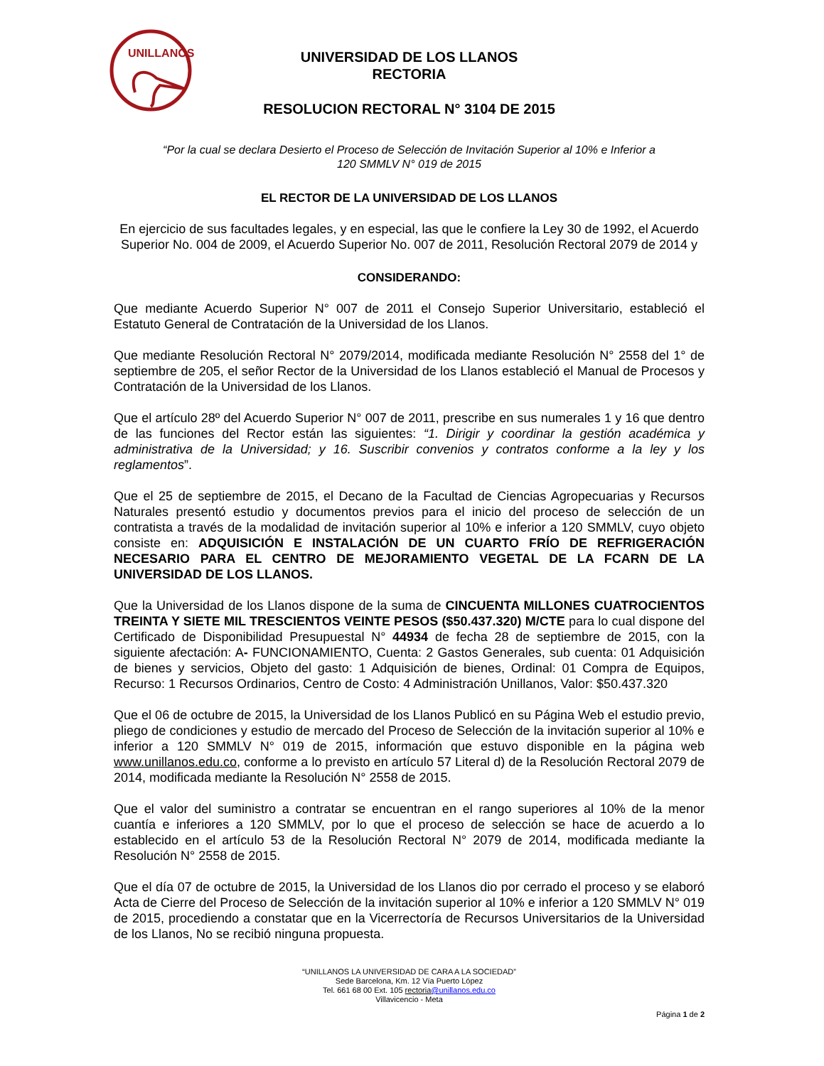UNILLANOS
UNIVERSIDAD DE LOS LLANOS
RECTORIA
RESOLUCION RECTORAL N° 3104 DE 2015
“Por la cual se declara Desierto el Proceso de Selección de Invitación Superior al 10% e Inferior a
120 SMMLV N° 019 de 2015
EL RECTOR DE LA UNIVERSIDAD DE LOS LLANOS
En ejercicio de sus facultades legales, y en especial, las que le confiere la Ley 30 de 1992, el Acuerdo Superior No. 004 de 2009, el Acuerdo Superior No. 007 de 2011, Resolución Rectoral 2079 de 2014 y
CONSIDERANDO:
Que mediante Acuerdo Superior N° 007 de 2011 el Consejo Superior Universitario, estableció el Estatuto General de Contratación de la Universidad de los Llanos.
Que mediante Resolución Rectoral N° 2079/2014, modificada mediante Resolución N° 2558 del 1° de septiembre de 205, el señor Rector de la Universidad de los Llanos estableció el Manual de Procesos y Contratación de la Universidad de los Llanos.
Que el artículo 28º del Acuerdo Superior N° 007 de 2011, prescribe en sus numerales 1 y 16 que dentro de las funciones del Rector están las siguientes: “1. Dirigir y coordinar la gestión académica y administrativa de la Universidad; y 16. Suscribir convenios y contratos conforme a la ley y los reglamentos”.
Que el 25 de septiembre de 2015, el Decano de la Facultad de Ciencias Agropecuarias y Recursos Naturales presentó estudio y documentos previos para el inicio del proceso de selección de un contratista a través de la modalidad de invitación superior al 10% e inferior a 120 SMMLV, cuyo objeto consiste en: ADQUISICIÓN E INSTALACIÓN DE UN CUARTO FRÍO DE REFRIGERACIÓN NECESARIO PARA EL CENTRO DE MEJORAMIENTO VEGETAL DE LA FCARN DE LA UNIVERSIDAD DE LOS LLANOS.
Que la Universidad de los Llanos dispone de la suma de CINCUENTA MILLONES CUATROCIENTOS TREINTA Y SIETE MIL TRESCIENTOS VEINTE PESOS ($50.437.320) M/CTE para lo cual dispone del Certificado de Disponibilidad Presupuestal N° 44934 de fecha 28 de septiembre de 2015, con la siguiente afectación: A- FUNCIONAMIENTO, Cuenta: 2 Gastos Generales, sub cuenta: 01 Adquisición de bienes y servicios, Objeto del gasto: 1 Adquisición de bienes, Ordinal: 01 Compra de Equipos, Recurso: 1 Recursos Ordinarios, Centro de Costo: 4 Administración Unillanos, Valor: $50.437.320
Que el 06 de octubre de 2015, la Universidad de los Llanos Publicó en su Página Web el estudio previo, pliego de condiciones y estudio de mercado del Proceso de Selección de la invitación superior al 10% e inferior a 120 SMMLV N° 019 de 2015, información que estuvo disponible en la página web www.unillanos.edu.co, conforme a lo previsto en artículo 57 Literal d) de la Resolución Rectoral 2079 de 2014, modificada mediante la Resolución N° 2558 de 2015.
Que el valor del suministro a contratar se encuentran en el rango superiores al 10% de la menor cuantía e inferiores a 120 SMMLV, por lo que el proceso de selección se hace de acuerdo a lo establecido en el artículo 53 de la Resolución Rectoral N° 2079 de 2014, modificada mediante la Resolución N° 2558 de 2015.
Que el día 07 de octubre de 2015, la Universidad de los Llanos dio por cerrado el proceso y se elaboró Acta de Cierre del Proceso de Selección de la invitación superior al 10% e inferior a 120 SMMLV N° 019 de 2015, procediendo a constatar que en la Vicerrectoría de Recursos Universitarios de la Universidad de los Llanos, No se recibió ninguna propuesta.
“UNILLANOS LA UNIVERSIDAD DE CARA A LA SOCIEDAD”
Sede Barcelona, Km. 12 Vía Puerto López
Tel. 661 68 00 Ext. 105 rectoria@unillanos.edu.co
Villavicencio - Meta
Página 1 de 2